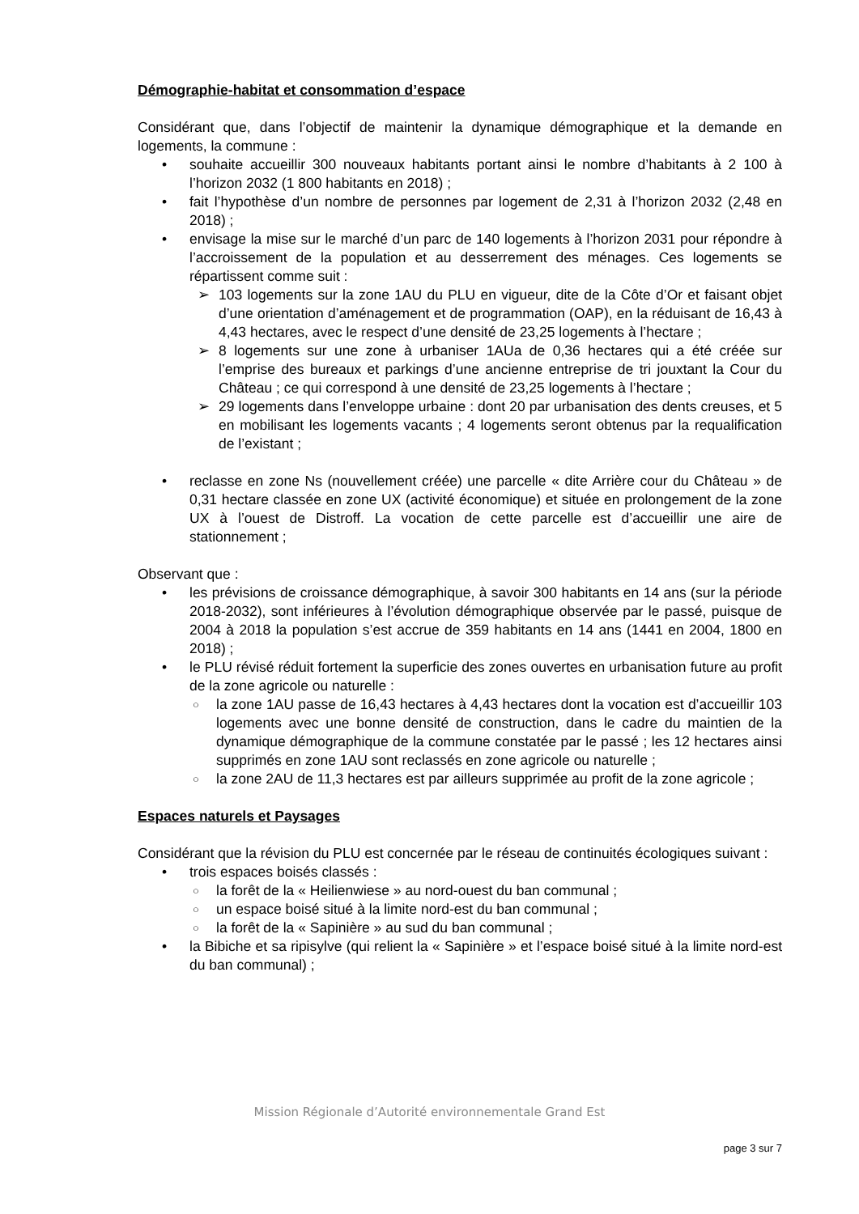Démographie-habitat et consommation d’espace
Considérant que, dans l’objectif de maintenir la dynamique démographique et la demande en logements, la commune :
• souhaite accueillir 300 nouveaux habitants portant ainsi le nombre d’habitants à 2 100 à l’horizon 2032 (1 800 habitants en 2018) ;
• fait l’hypothèse d’un nombre de personnes par logement de 2,31 à l’horizon 2032 (2,48 en 2018) ;
• envisage la mise sur le marché d’un parc de 140 logements à l’horizon 2031 pour répondre à l’accroissement de la population et au desserrement des ménages. Ces logements se répartissent comme suit :
➢ 103 logements sur la zone 1AU du PLU en vigueur, dite de la Côte d’Or et faisant objet d’une orientation d’aménagement et de programmation (OAP), en la réduisant de 16,43 à 4,43 hectares, avec le respect d’une densité de 23,25 logements à l’hectare ;
➢ 8 logements sur une zone à urbaniser 1AUa de 0,36 hectares qui a été créée sur l’emprise des bureaux et parkings d’une ancienne entreprise de tri jouxtant la Cour du Château ; ce qui correspond à une densité de 23,25 logements à l’hectare ;
➢ 29 logements dans l’enveloppe urbaine : dont 20 par urbanisation des dents creuses, et 5 en mobilisant les logements vacants ; 4 logements seront obtenus par la requalification de l’existant ;
• reclasse en zone Ns (nouvellement créée) une parcelle « dite Arrière cour du Château » de 0,31 hectare classée en zone UX (activité économique) et située en prolongement de la zone UX à l’ouest de Distroff. La vocation de cette parcelle est d’accueillir une aire de stationnement ;
Observant que :
• les prévisions de croissance démographique, à savoir 300 habitants en 14 ans (sur la période 2018-2032), sont inférieures à l’évolution démographique observée par le passé, puisque de 2004 à 2018 la population s’est accrue de 359 habitants en 14 ans (1441 en 2004, 1800 en 2018) ;
• le PLU révisé réduit fortement la superficie des zones ouvertes en urbanisation future au profit de la zone agricole ou naturelle :
○ la zone 1AU passe de 16,43 hectares à 4,43 hectares dont la vocation est d’accueillir 103 logements avec une bonne densité de construction, dans le cadre du maintien de la dynamique démographique de la commune constatée par le passé ; les 12 hectares ainsi supprimés en zone 1AU sont reclassés en zone agricole ou naturelle ;
○ la zone 2AU de 11,3 hectares est par ailleurs supprimée au profit de la zone agricole ;
Espaces naturels et Paysages
Considérant que la révision du PLU est concernée par le réseau de continuités écologiques suivant :
• trois espaces boisés classés :
○ la forêt de la « Heilienwiese » au nord-ouest du ban communal ;
○ un espace boisé situé à la limite nord-est du ban communal ;
○ la forêt de la « Sapinière » au sud du ban communal ;
• la Bibiche et sa ripisylve (qui relient la « Sapinière » et l’espace boisé situé à la limite nord-est du ban communal) ;
Mission Régionale d’Autorité environnementale Grand Est
page 3 sur 7